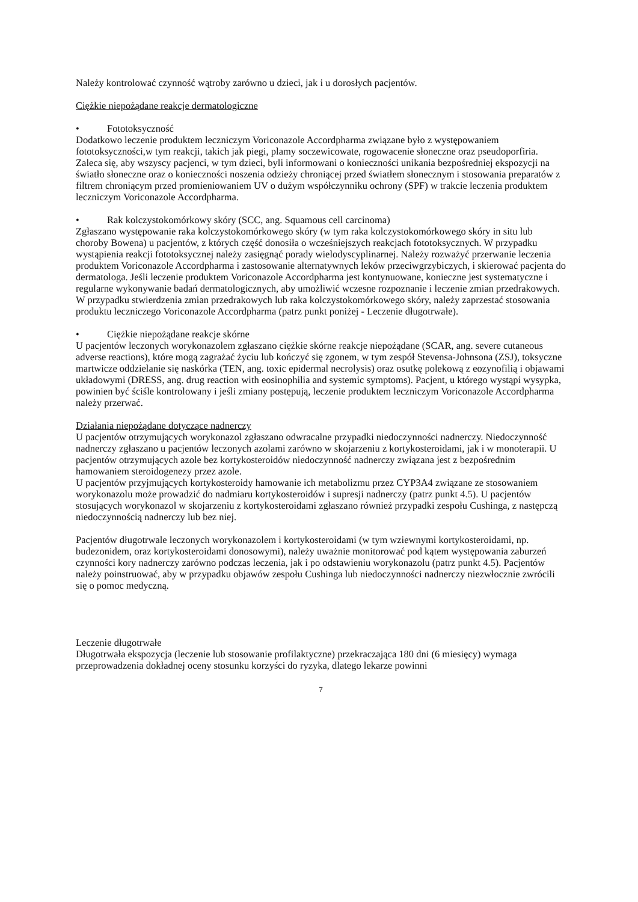Należy kontrolować czynność wątroby zarówno u dzieci, jak i u dorosłych pacjentów.
Ciężkie niepożądane reakcje dermatologiczne
• Fototoksyczność
Dodatkowo leczenie produktem leczniczym Voriconazole Accordpharma związane było z występowaniem fototoksyczności,w tym reakcji, takich jak piegi, plamy soczewicowate, rogowacenie słoneczne oraz pseudoporfiria. Zaleca się, aby wszyscy pacjenci, w tym dzieci, byli informowani o konieczności unikania bezpośredniej ekspozycji na światło słoneczne oraz o konieczności noszenia odzieży chroniącej przed światłem słonecznym i stosowania preparatów z filtrem chroniącym przed promieniowaniem UV o dużym współczynniku ochrony (SPF) w trakcie leczenia produktem leczniczym Voriconazole Accordpharma.
• Rak kolczystokomórkowy skóry (SCC, ang. Squamous cell carcinoma)
Zgłaszano występowanie raka kolczystokomórkowego skóry (w tym raka kolczystokomórkowego skóry in situ lub choroby Bowena) u pacjentów, z których część donosiła o wcześniejszych reakcjach fototoksycznych. W przypadku wystąpienia reakcji fototoksycznej należy zasięgnąć porady wielodyscyplinarnej. Należy rozważyć przerwanie leczenia produktem Voriconazole Accordpharma i zastosowanie alternatywnych leków przeciwgrzybiczych, i skierować pacjenta do dermatologa. Jeśli leczenie produktem Voriconazole Accordpharma jest kontynuowane, konieczne jest systematyczne i regularne wykonywanie badań dermatologicznych, aby umożliwić wczesne rozpoznanie i leczenie zmian przedrakowych. W przypadku stwierdzenia zmian przedrakowych lub raka kolczystokomórkowego skóry, należy zaprzestać stosowania produktu leczniczego Voriconazole Accordpharma (patrz punkt poniżej - Leczenie długotrwałe).
• Ciężkie niepożądane reakcje skórne
U pacjentów leczonych worykonazolem zgłaszano ciężkie skórne reakcje niepożądane (SCAR, ang. severe cutaneous adverse reactions), które mogą zagrażać życiu lub kończyć się zgonem, w tym zespół Stevensa-Johnsona (ZSJ), toksyczne martwicze oddzielanie się naskórka (TEN, ang. toxic epidermal necrolysis) oraz osutkę polekową z eozynofilią i objawami układowymi (DRESS, ang. drug reaction with eosinophilia and systemic symptoms). Pacjent, u którego wystąpi wysypka, powinien być ściśle kontrolowany i jeśli zmiany postępują, leczenie produktem leczniczym Voriconazole Accordpharma należy przerwać.
Działania niepożądane dotyczące nadnerczy
U pacjentów otrzymujących worykonazol zgłaszano odwracalne przypadki niedoczynności nadnerczy. Niedoczynność nadnerczy zgłaszano u pacjentów leczonych azolami zarówno w skojarzeniu z kortykosteroidami, jak i w monoterapii. U pacjentów otrzymujących azole bez kortykosteroidów niedoczynność nadnerczy związana jest z bezpośrednim hamowaniem steroidogenezy przez azole.
U pacjentów przyjmujących kortykosteroidy hamowanie ich metabolizmu przez CYP3A4 związane ze stosowaniem worykonazolu może prowadzić do nadmiaru kortykosteroidów i supresji nadnerczy (patrz punkt 4.5). U pacjentów stosujących worykonazol w skojarzeniu z kortykosteroidami zgłaszano również przypadki zespołu Cushinga, z następczą niedoczynnością nadnerczy lub bez niej.
Pacjentów długotrwale leczonych worykonazolem i kortykosteroidami (w tym wziewnymi kortykosteroidami, np. budezonidem, oraz kortykosteroidami donosowymi), należy uważnie monitorować pod kątem występowania zaburzeń czynności kory nadnerczy zarówno podczas leczenia, jak i po odstawieniu worykonazolu (patrz punkt 4.5). Pacjentów należy poinstruować, aby w przypadku objawów zespołu Cushinga lub niedoczynności nadnerczy niezwłocznie zwrócili się o pomoc medyczną.
Leczenie długotrwałe
Długotrwała ekspozycja (leczenie lub stosowanie profilaktyczne) przekraczająca 180 dni (6 miesięcy) wymaga przeprowadzenia dokładnej oceny stosunku korzyści do ryzyka, dlatego lekarze powinni
7